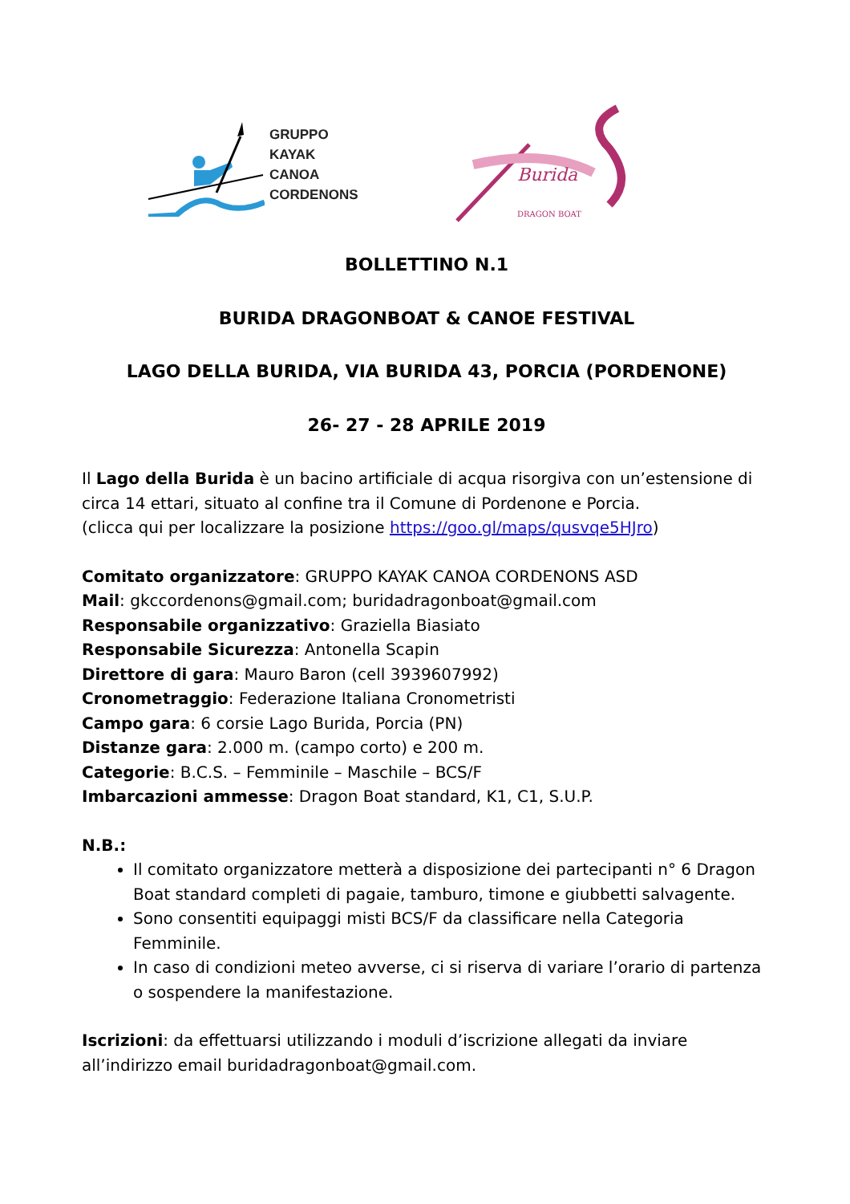GRUPPO
KAYAK
CANOA
CORDENONS
Burida
DRAGON BOAT
BOLLETTINO N.1
BURIDA DRAGONBOAT & CANOE FESTIVAL
LAGO DELLA BURIDA, VIA BURIDA 43, PORCIA (PORDENONE)
26- 27 - 28 APRILE 2019
Il Lago della Burida è un bacino artificiale di acqua risorgiva con un’estensione di circa 14 ettari, situato al confine tra il Comune di Pordenone e Porcia.
(clicca qui per localizzare la posizione https://goo.gl/maps/qusvqe5HJro)
Comitato organizzatore: GRUPPO KAYAK CANOA CORDENONS ASD
Mail: gkccordenons@gmail.com; buridadragonboat@gmail.com
Responsabile organizzativo: Graziella Biasiato
Responsabile Sicurezza: Antonella Scapin
Direttore di gara: Mauro Baron (cell 3939607992)
Cronometraggio: Federazione Italiana Cronometristi
Campo gara: 6 corsie Lago Burida, Porcia (PN)
Distanze gara: 2.000 m. (campo corto) e 200 m.
Categorie: B.C.S. – Femminile – Maschile – BCS/F
Imbarcazioni ammesse: Dragon Boat standard, K1, C1, S.U.P.
N.B.:
Il comitato organizzatore metterà a disposizione dei partecipanti n° 6 Dragon Boat standard completi di pagaie, tamburo, timone e giubbetti salvagente.
Sono consentiti equipaggi misti BCS/F da classificare nella Categoria Femminile.
In caso di condizioni meteo avverse, ci si riserva di variare l’orario di partenza o sospendere la manifestazione.
Iscrizioni: da effettuarsi utilizzando i moduli d’iscrizione allegati da inviare all’indirizzo email buridadragonboat@gmail.com.